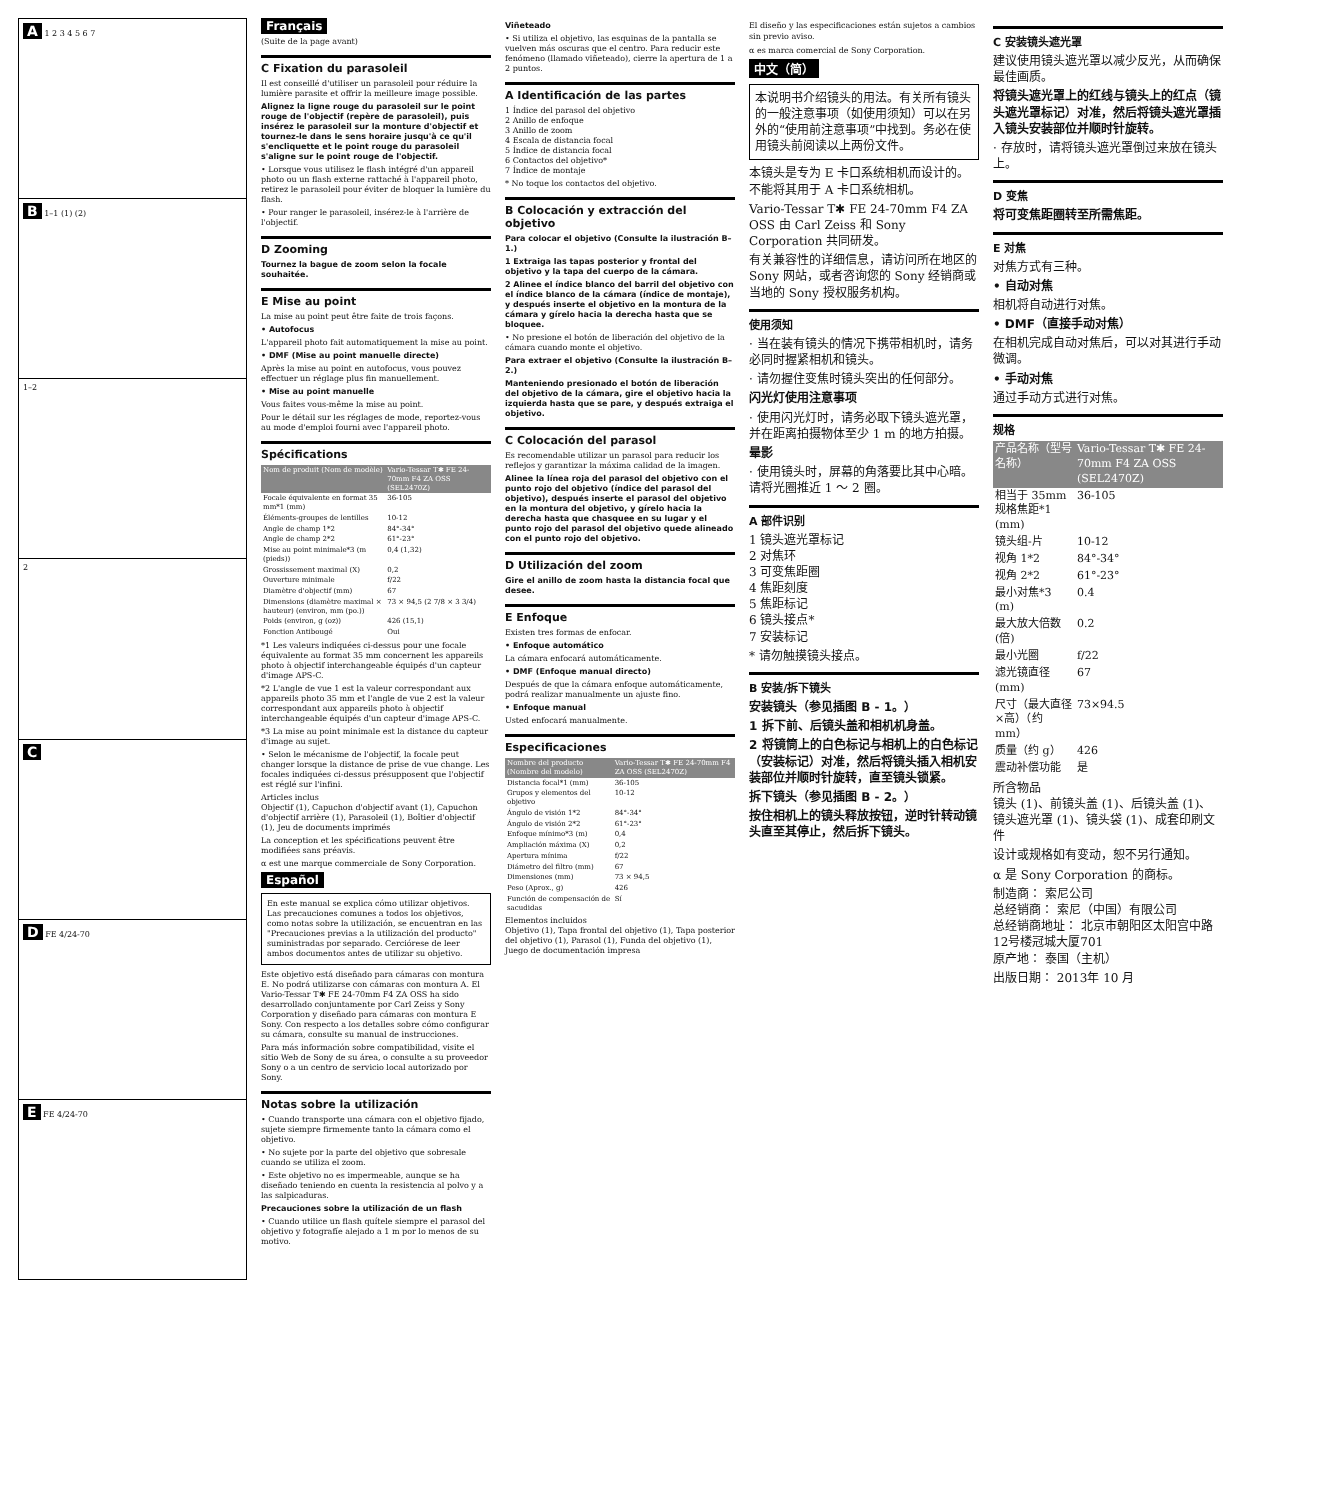A 1 2 3 4 5 6 7
B 1–1 (1) (2)
1–2
2
C
D FE 4/24-70
E FE 4/24-70
Français
(Suite de la page avant)
C Fixation du parasoleil
Il est conseillé d'utiliser un parasoleil pour réduire la lumière parasite et offrir la meilleure image possible.
Alignez la ligne rouge du parasoleil sur le point rouge de l'objectif (repère de parasoleil), puis insérez le parasoleil sur la monture d'objectif et tournez-le dans le sens horaire jusqu'à ce qu'il s'encliquette et le point rouge du parasoleil s'aligne sur le point rouge de l'objectif.
• Lorsque vous utilisez le flash intégré d'un appareil photo ou un flash externe rattaché à l'appareil photo, retirez le parasoleil pour éviter de bloquer la lumière du flash.
• Pour ranger le parasoleil, insérez-le à l'arrière de l'objectif.
D Zooming
Tournez la bague de zoom selon la focale souhaitée.
E Mise au point
La mise au point peut être faite de trois façons.
• Autofocus
L'appareil photo fait automatiquement la mise au point.
• DMF (Mise au point manuelle directe)
Après la mise au point en autofocus, vous pouvez effectuer un réglage plus fin manuellement.
• Mise au point manuelle
Vous faites vous-même la mise au point.
Pour le détail sur les réglages de mode, reportez-vous au mode d'emploi fourni avec l'appareil photo.
Spécifications
| Nom de produit (Nom de modèle) | Vario-Tessar T✱ FE 24-70mm F4 ZA OSS (SEL2470Z) |
| --- | --- |
| Focale équivalente en format 35 mm*1 (mm) | 36-105 |
| Éléments-groupes de lentilles | 10-12 |
| Angle de champ 1*2 | 84°-34° |
| Angle de champ 2*2 | 61°-23° |
| Mise au point minimale*3 (m (pieds)) | 0,4 (1,32) |
| Grossissement maximal (X) | 0,2 |
| Ouverture minimale | f/22 |
| Diamètre d'objectif (mm) | 67 |
| Dimensions (diamètre maximal × hauteur) (environ, mm (po.)) | 73 × 94,5 (2 7/8 × 3 3/4) |
| Poids (environ, g (oz)) | 426 (15,1) |
| Fonction Antibougé | Oui |
*1 Les valeurs indiquées ci-dessus pour une focale équivalente au format 35 mm concernent les appareils photo à objectif interchangeable équipés d'un capteur d'image APS-C.
*2 L'angle de vue 1 est la valeur correspondant aux appareils photo 35 mm et l'angle de vue 2 est la valeur correspondant aux appareils photo à objectif interchangeable équipés d'un capteur d'image APS-C.
*3 La mise au point minimale est la distance du capteur d'image au sujet.
• Selon le mécanisme de l'objectif, la focale peut changer lorsque la distance de prise de vue change. Les focales indiquées ci-dessus présupposent que l'objectif est réglé sur l'infini.
Articles inclus
Objectif (1), Capuchon d'objectif avant (1), Capuchon d'objectif arrière (1), Parasoleil (1), Boîtier d'objectif (1), Jeu de documents imprimés
La conception et les spécifications peuvent être modifiées sans préavis.
α est une marque commerciale de Sony Corporation.
Español
En este manual se explica cómo utilizar objetivos. Las precauciones comunes a todos los objetivos, como notas sobre la utilización, se encuentran en las "Precauciones previas a la utilización del producto" suministradas por separado. Cerciórese de leer ambos documentos antes de utilizar su objetivo.
Este objetivo está diseñado para cámaras con montura E. No podrá utilizarse con cámaras con montura A. El Vario-Tessar T✱ FE 24-70mm F4 ZA OSS ha sido desarrollado conjuntamente por Carl Zeiss y Sony Corporation y diseñado para cámaras con montura E Sony. Con respecto a los detalles sobre cómo configurar su cámara, consulte su manual de instrucciones.
Para más información sobre compatibilidad, visite el sitio Web de Sony de su área, o consulte a su proveedor Sony o a un centro de servicio local autorizado por Sony.
Notas sobre la utilización
• Cuando transporte una cámara con el objetivo fijado, sujete siempre firmemente tanto la cámara como el objetivo.
• No sujete por la parte del objetivo que sobresale cuando se utiliza el zoom.
• Este objetivo no es impermeable, aunque se ha diseñado teniendo en cuenta la resistencia al polvo y a las salpicaduras.
Precauciones sobre la utilización de un flash
• Cuando utilice un flash quítele siempre el parasol del objetivo y fotografíe alejado a 1 m por lo menos de su motivo.
Viñeteado
• Si utiliza el objetivo, las esquinas de la pantalla se vuelven más oscuras que el centro. Para reducir este fenómeno (llamado viñeteado), cierre la apertura de 1 a 2 puntos.
A Identificación de las partes
1 Índice del parasol del objetivo
2 Anillo de enfoque
3 Anillo de zoom
4 Escala de distancia focal
5 Índice de distancia focal
6 Contactos del objetivo*
7 Índice de montaje
* No toque los contactos del objetivo.
B Colocación y extracción del objetivo
Para colocar el objetivo (Consulte la ilustración B–1.)
1 Extraiga las tapas posterior y frontal del objetivo y la tapa del cuerpo de la cámara.
2 Alinee el índice blanco del barril del objetivo con el índice blanco de la cámara (índice de montaje), y después inserte el objetivo en la montura de la cámara y gírelo hacia la derecha hasta que se bloquee.
• No presione el botón de liberación del objetivo de la cámara cuando monte el objetivo.
Para extraer el objetivo (Consulte la ilustración B–2.)
Manteniendo presionado el botón de liberación del objetivo de la cámara, gire el objetivo hacia la izquierda hasta que se pare, y después extraiga el objetivo.
C Colocación del parasol
Es recomendable utilizar un parasol para reducir los reflejos y garantizar la máxima calidad de la imagen.
Alinee la línea roja del parasol del objetivo con el punto rojo del objetivo (índice del parasol del objetivo), después inserte el parasol del objetivo en la montura del objetivo, y gírelo hacia la derecha hasta que chasquee en su lugar y el punto rojo del parasol del objetivo quede alineado con el punto rojo del objetivo.
D Utilización del zoom
Gire el anillo de zoom hasta la distancia focal que desee.
E Enfoque
Existen tres formas de enfocar.
• Enfoque automático
La cámara enfocará automáticamente.
• DMF (Enfoque manual directo)
Después de que la cámara enfoque automáticamente, podrá realizar manualmente un ajuste fino.
• Enfoque manual
Usted enfocará manualmente.
Especificaciones
| Nombre del producto (Nombre del modelo) | Vario-Tessar T✱ FE 24-70mm F4 ZA OSS (SEL2470Z) |
| --- | --- |
| Distancia focal*1 (mm) | 36-105 |
| Grupos y elementos del objetivo | 10-12 |
| Ángulo de visión 1*2 | 84°-34° |
| Ángulo de visión 2*2 | 61°-23° |
| Enfoque mínimo*3 (m) | 0,4 |
| Ampliación máxima (X) | 0,2 |
| Apertura mínima | f/22 |
| Diámetro del filtro (mm) | 67 |
| Dimensiones (mm) | 73 × 94,5 |
| Peso (Aprox., g) | 426 |
| Función de compensación de sacudidas | Sí |
Elementos incluidos
Objetivo (1), Tapa frontal del objetivo (1), Tapa posterior del objetivo (1), Parasol (1), Funda del objetivo (1), Juego de documentación impresa
El diseño y las especificaciones están sujetos a cambios sin previo aviso.
α es marca comercial de Sony Corporation.
中文（简）
本说明书介绍镜头的用法。有关所有镜头的一般注意事项（如使用须知）可以在另外的“使用前注意事项”中找到。务必在使用镜头前阅读以上两份文件。
本镜头是专为 E 卡口系统相机而设计的。不能将其用于 A 卡口系统相机。
Vario-Tessar T✱ FE 24-70mm F4 ZA OSS 由 Carl Zeiss 和 Sony Corporation 共同研发。
有关兼容性的详细信息，请访问所在地区的 Sony 网站，或者咨询您的 Sony 经销商或当地的 Sony 授权服务机构。
使用须知
· 当在装有镜头的情况下携带相机时，请务必同时握紧相机和镜头。
· 请勿握住变焦时镜头突出的任何部分。
闪光灯使用注意事项
· 使用闪光灯时，请务必取下镜头遮光罩，并在距离拍摄物体至少 1 m 的地方拍摄。
晕影
· 使用镜头时，屏幕的角落要比其中心暗。请将光圈推近 1 ～ 2 圈。
A 部件识别
1 镜头遮光罩标记
2 对焦环
3 可变焦距圈
4 焦距刻度
5 焦距标记
6 镜头接点*
7 安装标记
* 请勿触摸镜头接点。
B 安装/拆下镜头
安装镜头（参见插图 B - 1。）
1 拆下前、后镜头盖和相机机身盖。
2 将镜筒上的白色标记与相机上的白色标记（安装标记）对准，然后将镜头插入相机安装部位并顺时针旋转，直至镜头锁紧。
拆下镜头（参见插图 B - 2。）
按住相机上的镜头释放按钮，逆时针转动镜头直至其停止，然后拆下镜头。
C 安装镜头遮光罩
建议使用镜头遮光罩以减少反光，从而确保最佳画质。
将镜头遮光罩上的红线与镜头上的红点（镜头遮光罩标记）对准，然后将镜头遮光罩插入镜头安装部位并顺时针旋转。
· 存放时，请将镜头遮光罩倒过来放在镜头上。
D 变焦
将可变焦距圈转至所需焦距。
E 对焦
对焦方式有三种。
• 自动对焦
相机将自动进行对焦。
• DMF（直接手动对焦）
在相机完成自动对焦后，可以对其进行手动微调。
• 手动对焦
通过手动方式进行对焦。
规格
| 产品名称（型号名称） | Vario-Tessar T✱ FE 24-70mm F4 ZA OSS (SEL2470Z) |
| --- | --- |
| 相当于 35mm 规格焦距*1 (mm) | 36-105 |
| 镜头组-片 | 10-12 |
| 视角 1*2 | 84°-34° |
| 视角 2*2 | 61°-23° |
| 最小对焦*3 (m) | 0.4 |
| 最大放大倍数(倍) | 0.2 |
| 最小光圈 | f/22 |
| 滤光镜直径 (mm) | 67 |
| 尺寸（最大直径×高）（约 mm） | 73×94.5 |
| 质量（约 g） | 426 |
| 震动补偿功能 | 是 |
所含物品
镜头 (1)、前镜头盖 (1)、后镜头盖 (1)、镜头遮光罩 (1)、镜头袋 (1)、成套印刷文件
设计或规格如有变动，恕不另行通知。
α 是 Sony Corporation 的商标。
制造商： 索尼公司
总经销商： 索尼（中国）有限公司
总经销商地址： 北京市朝阳区太阳宫中路12号楼冠城大厦701
原产地： 泰国（主机）
出版日期： 2013年 10 月